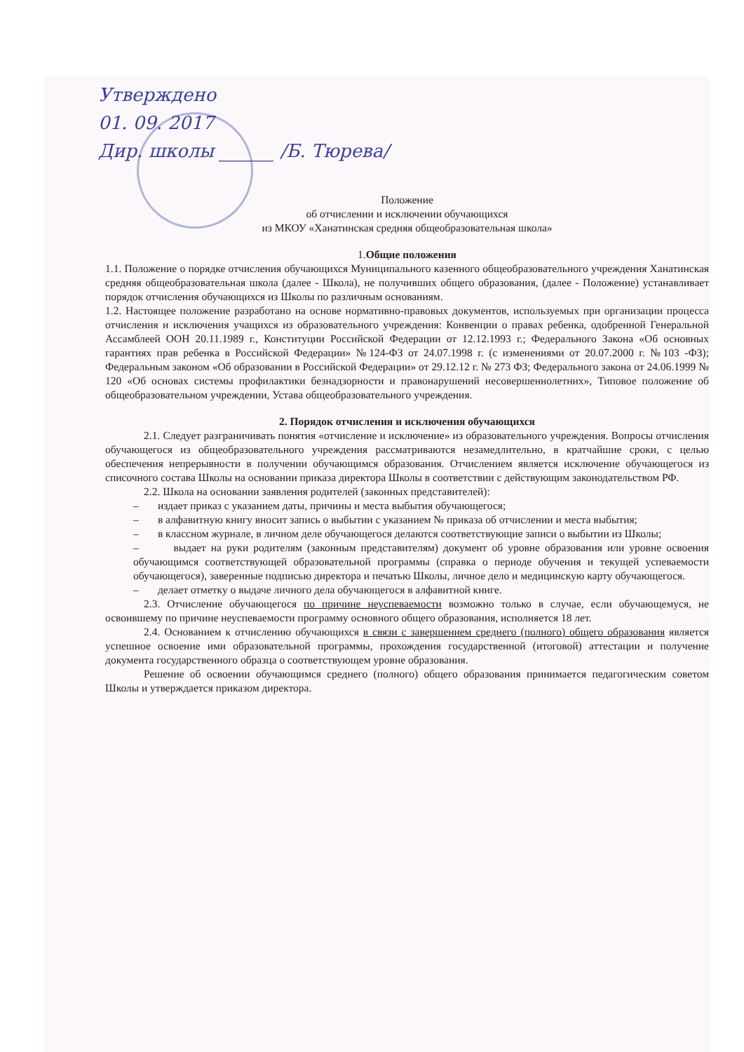Утверждено
01. 09. 2017
Дир. школы ______ /Б. Тюрева/
Положение
об отчислении и исключении обучающихся
из МКОУ «Ханатинская средняя общеобразовательная школа»
1.Общие положения
1.1. Положение о порядке отчисления обучающихся Муниципального казенного общеобразовательного учреждения Ханатинская средняя общеобразовательная школа (далее - Школа), не получивших общего образования, (далее - Положение) устанавливает порядок отчисления обучающихся из Школы по различным основаниям.
1.2. Настоящее положение разработано на основе нормативно-правовых документов, используемых при организации процесса отчисления и исключения учащихся из образовательного учреждения: Конвенции о правах ребенка, одобренной Генеральной Ассамблеей ООН 20.11.1989 г., Конституции Российской Федерации от 12.12.1993 г.; Федерального Закона «Об основных гарантиях прав ребенка в Российской Федерации» №124-ФЗ от 24.07.1998 г. (с изменениями от 20.07.2000 г. №103 -ФЗ); Федеральным законом «Об образовании в Российской Федерации» от 29.12.12 г. № 273 ФЗ; Федерального закона от 24.06.1999 № 120 «Об основах системы профилактики безнадзорности и правонарушений несовершеннолетних», Типовое положение об общеобразовательном учреждении, Устава общеобразовательного учреждения.
2. Порядок отчисления и исключения обучающихся
2.1. Следует разграничивать понятия «отчисление и исключение» из образовательного учреждения. Вопросы отчисления обучающегося из общеобразовательного учреждения рассматриваются незамедлительно, в кратчайшие сроки, с целью обеспечения непрерывности в получении обучающимся образования. Отчислением является исключение обучающегося из списочного состава Школы на основании приказа директора Школы в соответствии с действующим законодательством РФ.
2.2. Школа на основании заявления родителей (законных представителей):
– издает приказ с указанием даты, причины и места выбытия обучающегося;
– в алфавитную книгу вносит запись о выбытии с указанием № приказа об отчислении и места выбытия;
– в классном журнале, в личном деле обучающегося делаются соответствующие записи о выбытии из Школы;
– выдает на руки родителям (законным представителям) документ об уровне образования или уровне освоения обучающимся соответствующей образовательной программы (справка о периоде обучения и текущей успеваемости обучающегося), заверенные подписью директора и печатью Школы, личное дело и медицинскую карту обучающегося.
– делает отметку о выдаче личного дела обучающегося в алфавитной книге.
2.3. Отчисление обучающегося по причине неуспеваемости возможно только в случае, если обучающемуся, не освоившему по причине неуспеваемости программу основного общего образования, исполняется 18 лет.
2.4. Основанием к отчислению обучающихся в связи с завершением среднего (полного) общего образования является успешное освоение ими образовательной программы, прохождения государственной (итоговой) аттестации и получение документа государственного образца о соответствующем уровне образования.
Решение об освоении обучающимся среднего (полного) общего образования принимается педагогическим советом Школы и утверждается приказом директора.